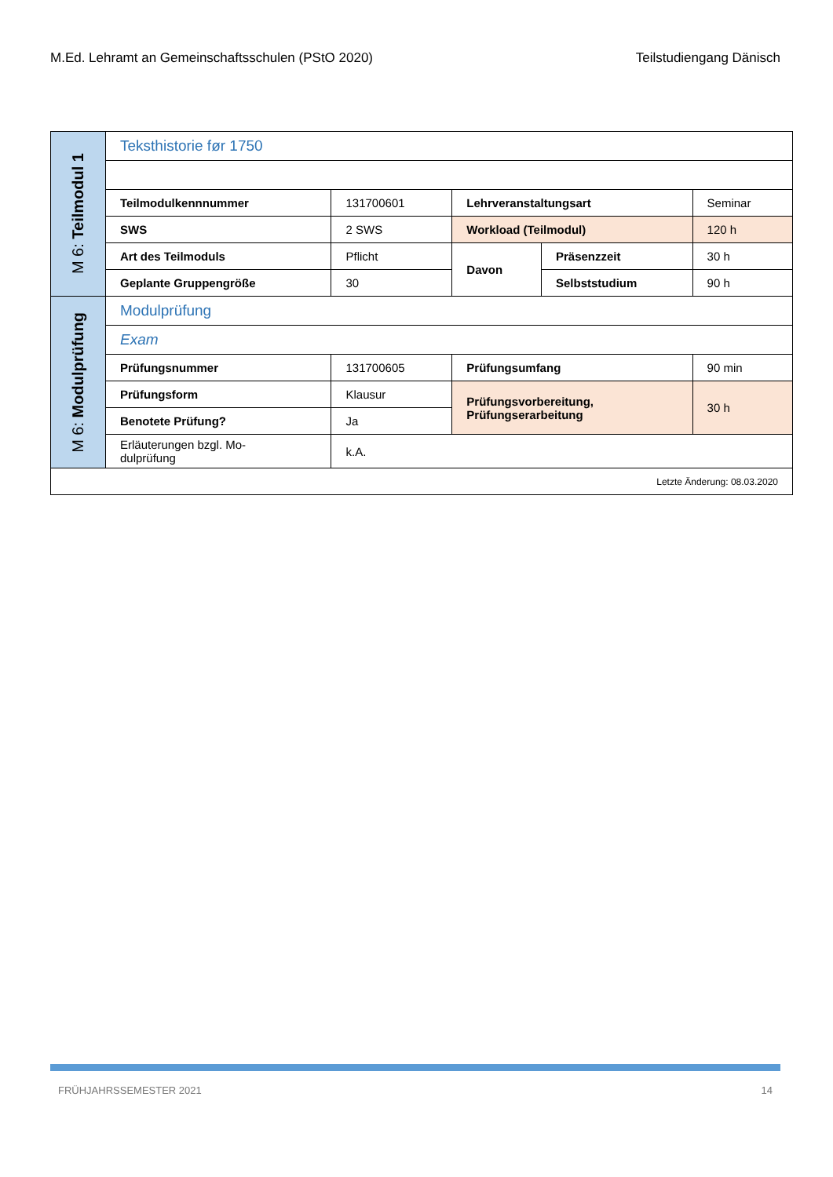M.Ed. Lehramt an Gemeinschaftsschulen (PStO 2020) Teilstudiengang Dänisch
| M 6: Teilmodul 1 | Teksthistorie før 1750 | | | | |
| | Teilmodulkennnummer | 131700601 | Lehrveranstaltungsart | | Seminar |
| | SWS | 2 SWS | Workload (Teilmodul) | | 120 h |
| | Art des Teilmoduls | Pflicht | Davon | Präsenzzeit | 30 h |
| | Geplante Gruppengröße | 30 | | Selbststudium | 90 h |
| M 6: Modulprüfung | Modulprüfung | | | | |
| | Exam | | | | |
| | Prüfungsnummer | 131700605 | Prüfungsumfang | | 90 min |
| | Prüfungsform | Klausur | Prüfungsvorbereitung, Prüfungserarbeitung | | 30 h |
| | Benotete Prüfung? | Ja | | | |
| | Erläuterungen bzgl. Mo- dulprüfung | k.A. | | | |
| Letzte Änderung: 08.03.2020 | | | | | |
FRÜHJAHRSSEMESTER 2021 14